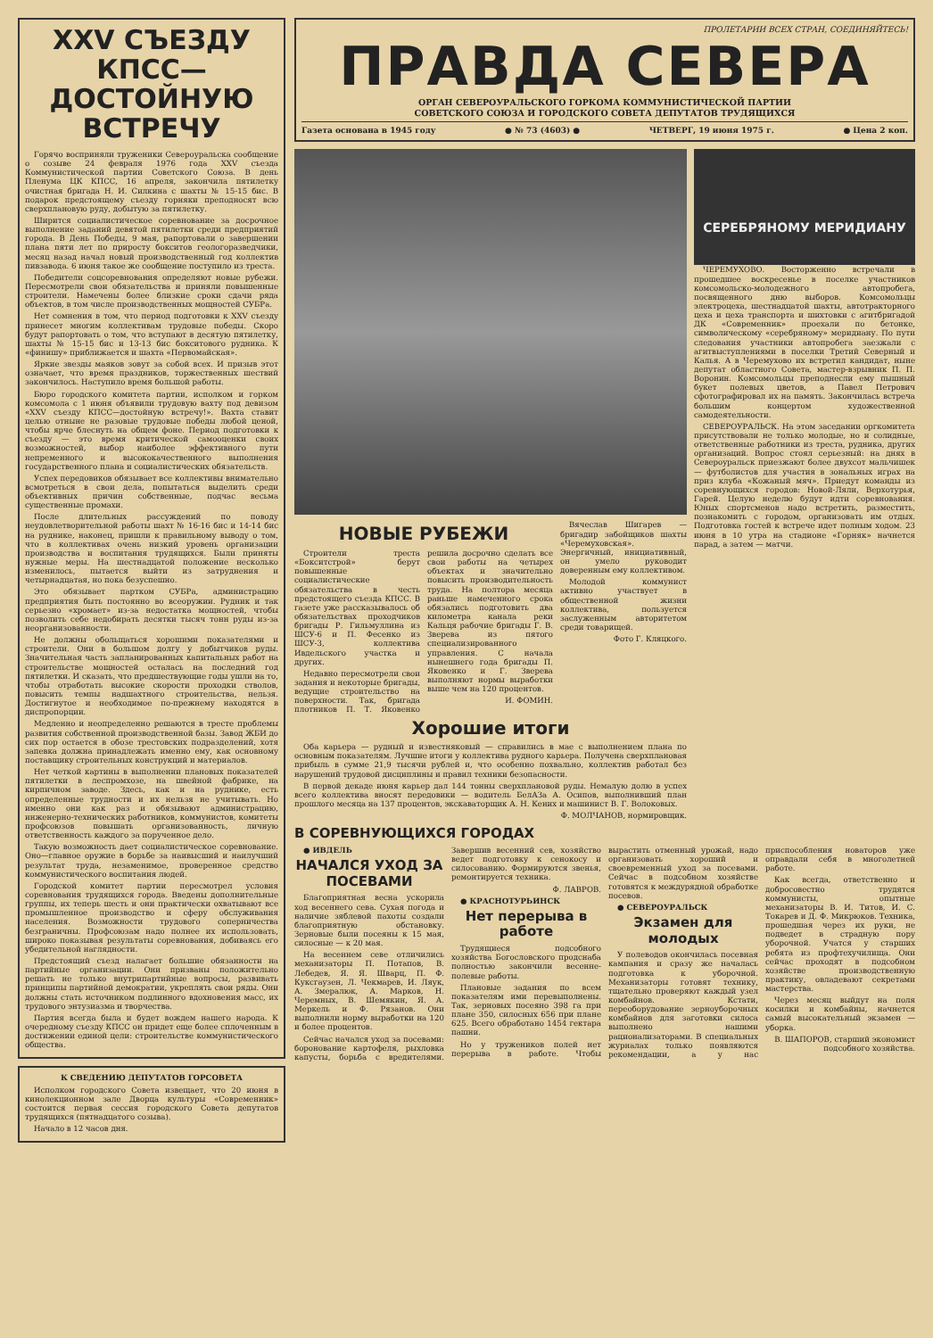XXV СЪЕЗДУ КПСС— ДОСТОЙНУЮ ВСТРЕЧУ
Горячо восприняли труженики Североуральска сообщение о созыве 24 февраля 1976 года XXV съезда Коммунистической партии Советского Союза. В день Пленума ЦК КПСС, 16 апреля, закончила пятилетку очистная бригада Н. И. Силкина с шахты № 15-15 бис. В подарок предстоящему съезду горняки преподносят всю сверхплановую руду, добытую за пятилетку.
Ширится социалистическое соревнование за досрочное выполнение заданий девятой пятилетки среди предприятий города. В День Победы, 9 мая, рапортовали о завершении плана пяти лет по приросту бокситов геологоразведчики, месяц назад начал новый производственный год коллектив пивзавода. 6 июня такое же сообщение поступило из треста.
Победители соцсоревнования определяют новые рубежи. Пересмотрели свои обязательства и приняли повышенные строители. Намечены более близкие сроки сдачи ряда объектов, в том числе производственных мощностей СУБРа.
Нет сомнения в том, что период подготовки к XXV съезду принесет многим коллективам трудовые победы. Скоро будут рапортовать о том, что вступают в десятую пятилетку, шахты № 15-15 бис и 13-13 бис бокситового рудника. К «финишу» приближается и шахта «Первомайская».
Яркие звезды маяков зовут за собой всех. И призыв этот означает, что время праздников, торжественных шествий закончилось. Наступило время большой работы.
Бюро городского комитета партии, исполком и горком комсомола с 1 июня объявили трудовую вахту под девизом «XXV съезду КПСС—достойную встречу!». Вахта ставит целью отныне не разовые трудовые победы любой ценой, чтобы ярче блеснуть на общем фоне. Период подготовки к съезду — это время критической самооценки своих возможностей, выбор наиболее эффективного пути непременного и высококачественного выполнения государственного плана и социалистических обязательств.
Успех передовиков обязывает все коллективы внимательно всмотреться в свои дела, попытаться выделить среди объективных причин собственные, подчас весьма существенные промахи.
После длительных рассуждений по поводу неудовлетворительной работы шахт № 16-16 бис и 14-14 бис на руднике, наконец, пришли к правильному выводу о том, что в коллективах очень низкий уровень организации производства и воспитания трудящихся. Были приняты нужные меры. На шестнадцатой положение несколько изменилось, пытается выйти из затруднения и четырнадцатая, но пока безуспешно.
Это обязывает партком СУБРа, администрацию предприятия быть постоянно во всеоружии. Рудник и так серьезно «хромает» из-за недостатка мощностей, чтобы позволить себе недобирать десятки тысяч тонн руды из-за неорганизованности.
Не должны обольщаться хорошими показателями и строители. Они в большом долгу у добытчиков руды. Значительная часть запланированных капитальных работ на строительстве мощностей осталась на последний год пятилетки. И сказать, что предшествующие годы ушли на то, чтобы отработать высокие скорости проходки стволов, повысить темпы надшахтного строительства, нельзя. Достигнутое и необходимое по-прежнему находятся в диспропорции.
Медленно и неопределенно решаются в тресте проблемы развития собственной производственной базы. Завод ЖБИ до сих пор остается в обозе трестовских подразделений, хотя запевка должна принадлежать именно ему, как основному поставщику строительных конструкций и материалов.
Нет четкой картины в выполнении плановых показателей пятилетки в леспромхозе, на швейной фабрике, на кирпичном заводе. Здесь, как и на руднике, есть определенные трудности и их нельзя не учитывать. Но именно они как раз и обязывают администрацию, инженерно-технических работников, коммунистов, комитеты профсоюзов повышать организованность, личную ответственность каждого за порученное дело.
Такую возможность дает социалистическое соревнование. Оно—главное оружие в борьбе за наивысший и наилучший результат труда, незаменимое, проверенное средство коммунистического воспитания людей.
Городской комитет партии пересмотрел условия соревнования трудящихся города. Введены дополнительные группы, их теперь шесть и они практически охватывают все промышленное производство и сферу обслуживания населения. Возможности трудового соперничества безграничны. Профсоюзам надо полнее их использовать, широко показывая результаты соревнования, добиваясь его убедительной наглядности.
Предстоящий съезд налагает большие обязанности на партийные организации. Они призваны положительно решать не только внутрипартийные вопросы, развивать принципы партийной демократии, укреплять свои ряды. Они должны стать источником подлинного вдохновения масс, их трудового энтузиазма и творчества.
Партия всегда была и будет вождем нашего народа. К очередному съезду КПСС он придет еще более сплоченным в достижении единой цели: строительстве коммунистического общества.
К СВЕДЕНИЮ ДЕПУТАТОВ ГОРСОВЕТА
Исполком городского Совета извещает, что 20 июня в кинолекционном зале Дворца культуры «Современник» состоится первая сессия городского Совета депутатов трудящихся (пятнадцатого созыва).
Начало в 12 часов дня.
ПРОЛЕТАРИИ ВСЕХ СТРАН, СОЕДИНЯЙТЕСЬ!
ПРАВДА СЕВЕРА
ОРГАН СЕВЕРОУРАЛЬСКОГО ГОРКОМА КОММУНИСТИЧЕСКОЙ ПАРТИИ
СОВЕТСКОГО СОЮЗА И ГОРОДСКОГО СОВЕТА ДЕПУТАТОВ ТРУДЯЩИХСЯ
Газета основана в 1945 году ● № 73 (4603) ● ЧЕТВЕРГ, 19 июня 1975 г. ● Цена 2 коп.
НОВЫЕ РУБЕЖИ
Строители треста «Бокситстрой» берут повышенные социалистические обязательства в честь предстоящего съезда КПСС. В газете уже рассказывалось об обязательствах проходчиков бригады Р. Гильмуллина из ШСУ-6 и П. Фесенко из ШСУ-3, коллектива Ивдельского участка и других.
Недавно пересмотрели свои задания и некоторые бригады, ведущие строительство на поверхности. Так, бригада плотников П. Т. Яковенко решила досрочно сделать все свои работы на четырех объектах и значительно повысить производительность труда. На полтора месяца раньше намеченного срока обязались подготовить два километра канала реки Кальця рабочие бригады Г. В. Зверева из пятого специализированного управления. С начала нынешнего года бригады П. Яковенко и Г. Зверева выполняют нормы выработки выше чем на 120 процентов.
И. ФОМИН.
Вячеслав Шигарев — бригадир забойщиков шахты «Черемуховская». Энергичный, инициативный, он умело руководит доверенным ему коллективом.
Молодой коммунист активно участвует в общественной жизни коллектива, пользуется заслуженным авторитетом среди товарищей.
Фото Г. Кляцкого.
Хорошие итоги
Оба карьера — рудный и известняковый — справились в мае с выполнением плана по основным показателям. Лучшие итоги у коллектива рудного карьера. Получена сверхплановая прибыль в сумме 21,9 тысячи рублей и, что особенно похвально, коллектив работал без нарушений трудовой дисциплины и правил техники безопасности.
В первой декаде июня карьер дал 144 тонны сверхплановой руды. Немалую долю в успех всего коллектива вносят передовики — водитель БелАЗа А. Осипов, выполнивший план прошлого месяца на 137 процентов, экскаваторщик А. Н. Кених и машинист В. Г. Волоковых.
Ф. МОЛЧАНОВ, нормировщик.
СЕРЕБРЯНОМУ МЕРИДИАНУ
ЧЕРЕМУХОВО. Восторженно встречали в прошедшее воскресенье в поселке участников комсомольско-молодежного автопробега, посвященного дню выборов. Комсомольцы электроцеха, шестнадцатой шахты, автотракторного цеха и цеха транспорта и шихтовки с агитбригадой ДК «Современник» проехали по бетонке, символическому «серебряному» меридиану. По пути следования участники автопробега заезжали с агитвыступлениями в поселки Третий Северный и Калья. А в Черемухово их встретил кандидат, ныне депутат областного Совета, мастер-взрывник П. П. Воронин. Комсомольцы преподнесли ему пышный букет полевых цветов, а Павел Петрович сфотографировал их на память. Закончилась встреча большим концертом художественной самодеятельности.
СЕВЕРОУРАЛЬСК. На этом заседании оргкомитета присутствовали не только молодые, но и солидные, ответственные работники из треста, рудника, других организаций. Вопрос стоял серьезный: на днях в Североуральск приезжают более двухсот мальчишек — футболистов для участия в зональных играх на приз клуба «Кожаный мяч». Приедут команды из соревнующихся городов: Новой-Ляли, Верхотурья, Гарей. Целую неделю будут идти соревнования. Юных спортсменов надо встретить, разместить, познакомить с городом, организовать им отдых. Подготовка гостей к встрече идет полным ходом. 23 июня в 10 утра на стадионе «Горняк» начнется парад, а затем — матчи.
В СОРЕВНУЮЩИХСЯ ГОРОДАХ
● ИВДЕЛЬ
НАЧАЛСЯ УХОД ЗА ПОСЕВАМИ
Благоприятная весна ускорила ход весеннего сева. Сухая погода и наличие зяблевой пахоты создали благоприятную обстановку. Зерновые были посеяны к 15 мая, силосные — к 20 мая.
На весеннем севе отличились механизаторы П. Потапов, В. Лебедев, Я. Я. Шварц, П. Ф. Куксгаузен, Л. Чекмарев, И. Ляук, А. Змералюк, А. Марков, Н. Черемных, В. Шемякин, Я. А. Меркель и Ф. Рязанов. Они выполнили норму выработки на 120 и более процентов.
Сейчас начался уход за посевами: боронование картофеля, рыхловка капусты, борьба с вредителями. Завершив весенний сев, хозяйство ведет подготовку к сенокосу и силосованию. Формируются звенья, ремонтируется техника.
Ф. ЛАВРОВ.
● КРАСНОТУРЬИНСК
Нет перерыва в работе
Трудящиеся подсобного хозяйства Богословского продснаба полностью закончили весенне-полевые работы.
Плановые задания по всем показателям ими перевыполнены. Так, зерновых посеяно 398 га при плане 350, силосных 656 при плане 625. Всего обработано 1454 гектара пашни.
Но у тружеников полей нет перерыва в работе. Чтобы вырастить отменный урожай, надо организовать хороший и своевременный уход за посевами. Сейчас в подсобном хозяйстве готовятся к междурядной обработке посевов.
● СЕВЕРОУРАЛЬСК
Экзамен для молодых
У полеводов окончилась посевная кампания и сразу же началась подготовка к уборочной. Механизаторы готовят технику, тщательно проверяют каждый узел комбайнов. Кстати, переоборудование зерноуборочных комбайнов для заготовки силоса выполнено нашими рационализаторами. В специальных журналах только появляются рекомендации, а у нас приспособления новаторов уже оправдали себя в многолетней работе.
Как всегда, ответственно и добросовестно трудятся коммунисты, опытные механизаторы В. И. Титов, И. С. Токарев и Д. Ф. Микрюков. Техника, прошедшая через их руки, не подведет в страдную пору уборочной. Учатся у старших ребята из профтехучилища. Они сейчас проходят в подсобном хозяйстве производственную практику, овладевают секретами мастерства.
Через месяц выйдут на поля косилки и комбайны, начнется самый высокательный экзамен — уборка.
В. ШАПОРОВ, старший экономист подсобного хозяйства.